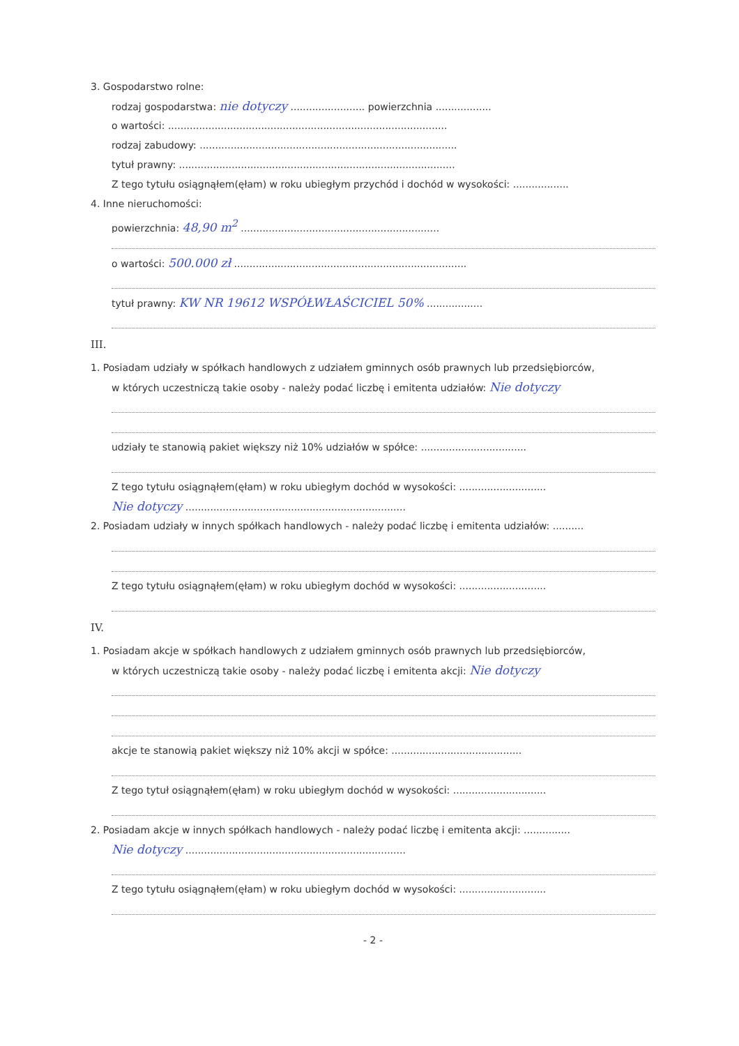3. Gospodarstwo rolne:
rodzaj gospodarstwa: nie dotyczy ........................ powierzchnia ..................
o wartości: ..........................................................................................
rodzaj zabudowy: ...................................................................................
tytuł prawny: .........................................................................................
Z tego tytułu osiągnąłem(ęłam) w roku ubiegłym przychód i dochód w wysokości: ..................
4. Inne nieruchomości:
powierzchnia: 48,90 m<sup>2</sup> ................................................................
o wartości: 500.000 zł ...........................................................................
tytuł prawny: KW NR 19612 WSPÓŁWŁAŚCICIEL 50% ..................
III.
1. Posiadam udziały w spółkach handlowych z udziałem gminnych osób prawnych lub przedsiębiorców,
w których uczestniczą takie osoby - należy podać liczbę i emitenta udziałów: Nie dotyczy
udziały te stanowią pakiet większy niż 10% udziałów w spółce: ..................................
Z tego tytułu osiągnąłem(ęłam) w roku ubiegłym dochód w wysokości: ............................
Nie dotyczy .......................................................................
2. Posiadam udziały w innych spółkach handlowych - należy podać liczbę i emitenta udziałów: ..........
Z tego tytułu osiągnąłem(ęłam) w roku ubiegłym dochód w wysokości: ............................
IV.
1. Posiadam akcje w spółkach handlowych z udziałem gminnych osób prawnych lub przedsiębiorców,
w których uczestniczą takie osoby - należy podać liczbę i emitenta akcji: Nie dotyczy
akcje te stanowią pakiet większy niż 10% akcji w spółce: ..........................................
Z tego tytuł osiągnąłem(ęłam) w roku ubiegłym dochód w wysokości: ..............................
2. Posiadam akcje w innych spółkach handlowych - należy podać liczbę i emitenta akcji: ...............
Nie dotyczy .......................................................................
Z tego tytułu osiągnąłem(ęłam) w roku ubiegłym dochód w wysokości: ............................
- 2 -